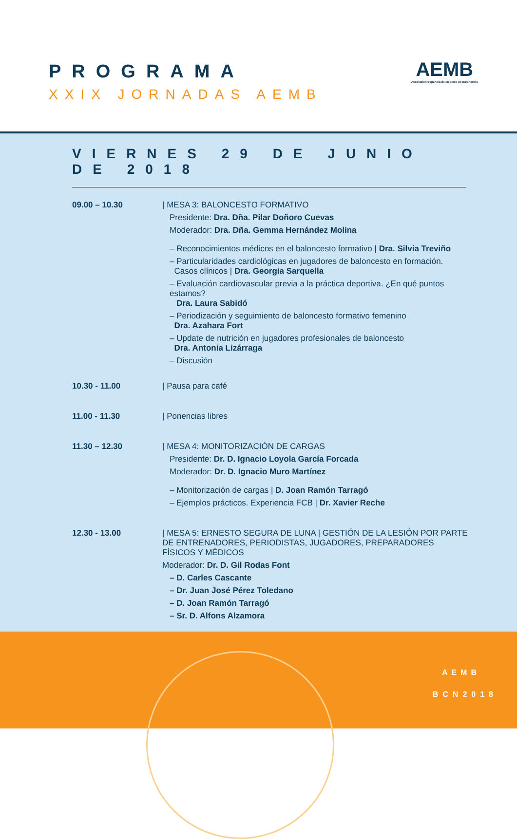PROGRAMA
XXIX JORNADAS AEMB
AEMB
Asociacion Espanola de Medicos de Baloncesto
VIERNES 29 DE JUNIO DE 2018
09.00 – 10.30 | MESA 3: BALONCESTO FORMATIVO
Presidente: Dra. Dña. Pilar Doñoro Cuevas
Moderador: Dra. Dña. Gemma Hernández Molina
– Reconocimientos médicos en el baloncesto formativo | Dra. Silvia Treviño
– Particularidades cardiológicas en jugadores de baloncesto en formación.
Casos clínicos | Dra. Georgia Sarquella
– Evaluación cardiovascular previa a la práctica deportiva. ¿En qué puntos estamos?
Dra. Laura Sabidó
– Periodización y seguimiento de baloncesto formativo femenino
Dra. Azahara Fort
– Update de nutrición en jugadores profesionales de baloncesto
Dra. Antonia Lizárraga
– Discusión
10.30 - 11.00 | Pausa para café
11.00 - 11.30 | Ponencias libres
11.30 – 12.30 | MESA 4: MONITORIZACIÓN DE CARGAS
Presidente: Dr. D. Ignacio Loyola García Forcada
Moderador: Dr. D. Ignacio Muro Martínez
– Monitorización de cargas | D. Joan Ramón Tarragó
– Ejemplos prácticos. Experiencia FCB | Dr. Xavier Reche
12.30 - 13.00 | MESA 5: ERNESTO SEGURA DE LUNA | GESTIÓN DE LA LESIÓN POR PARTE DE ENTRENADORES, PERIODISTAS, JUGADORES, PREPARADORES FÍSICOS Y MÉDICOS
Moderador: Dr. D. Gil Rodas Font
– D. Carles Cascante
– Dr. Juan José Pérez Toledano
– D. Joan Ramón Tarragó
– Sr. D. Alfons Alzamora
AEMB
BCN2018